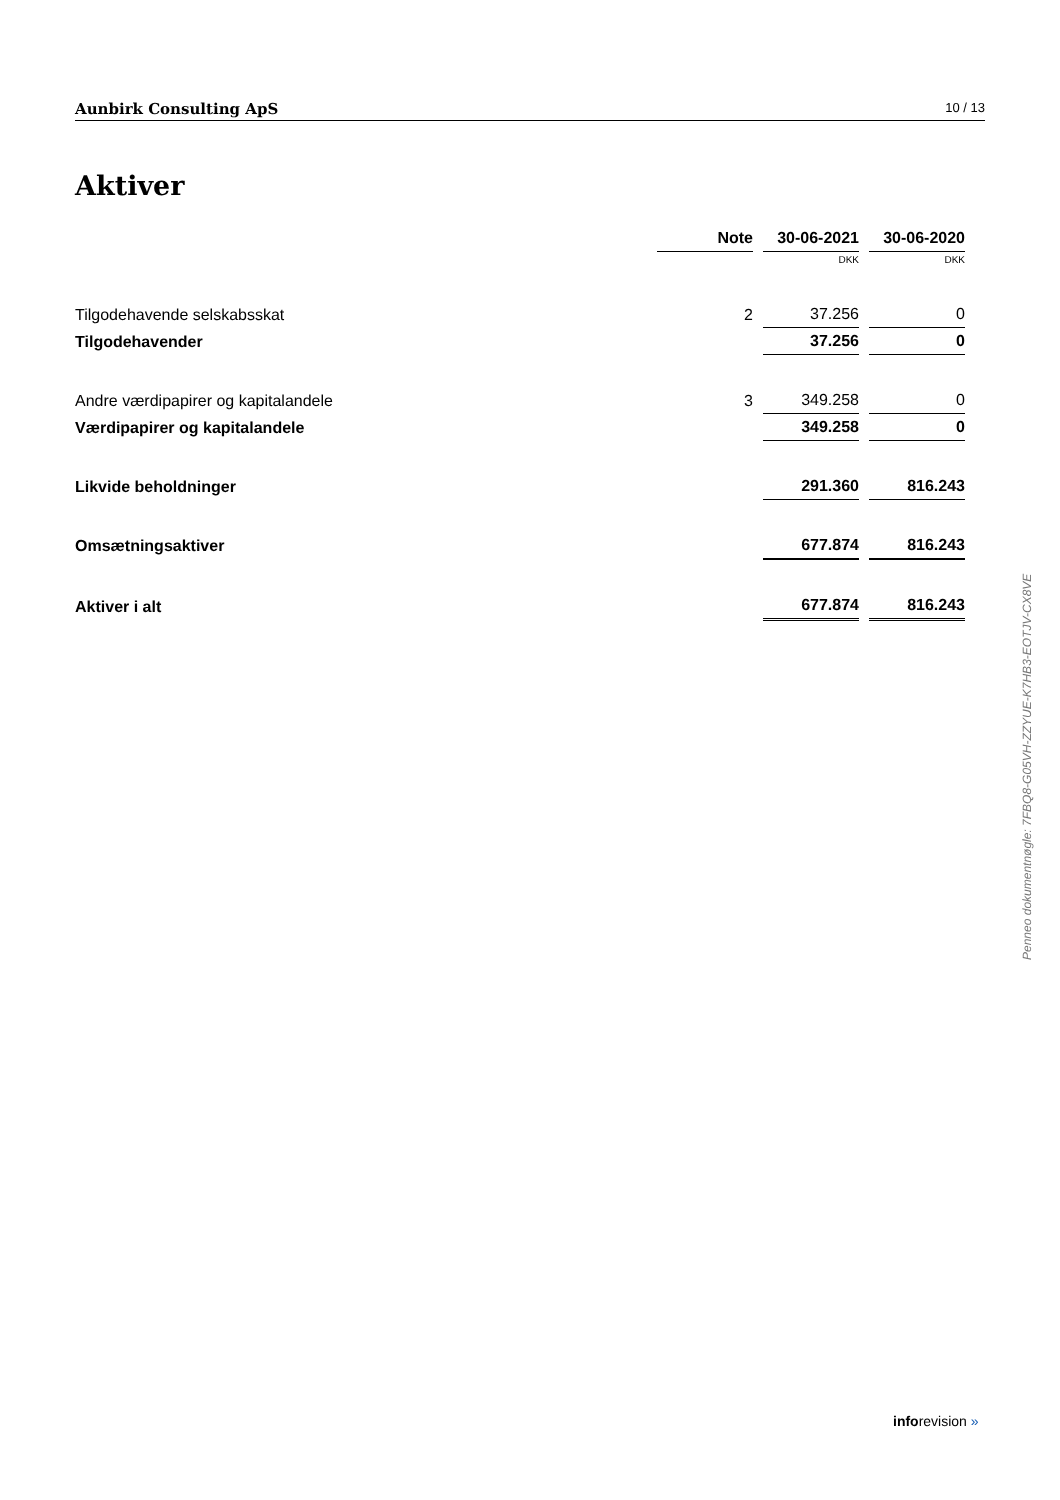Aunbirk Consulting ApS 10 / 13
Aktiver
| | Note | 30-06-2021 | 30-06-2020 |
| --- | --- | --- | --- |
| | | DKK | DKK |
| Tilgodehavende selskabsskat | 2 | 37.256 | 0 |
| Tilgodehavender | | 37.256 | 0 |
| Andre værdipapirer og kapitalandele | 3 | 349.258 | 0 |
| Værdipapirer og kapitalandele | | 349.258 | 0 |
| Likvide beholdninger | | 291.360 | 816.243 |
| Omsætningsaktiver | | 677.874 | 816.243 |
| Aktiver i alt | | 677.874 | 816.243 |
Penneo dokumentnøgle: 7FBQ8-G05VH-ZZYUE-K7HB3-EOTJV-CX8VE
inforevision »